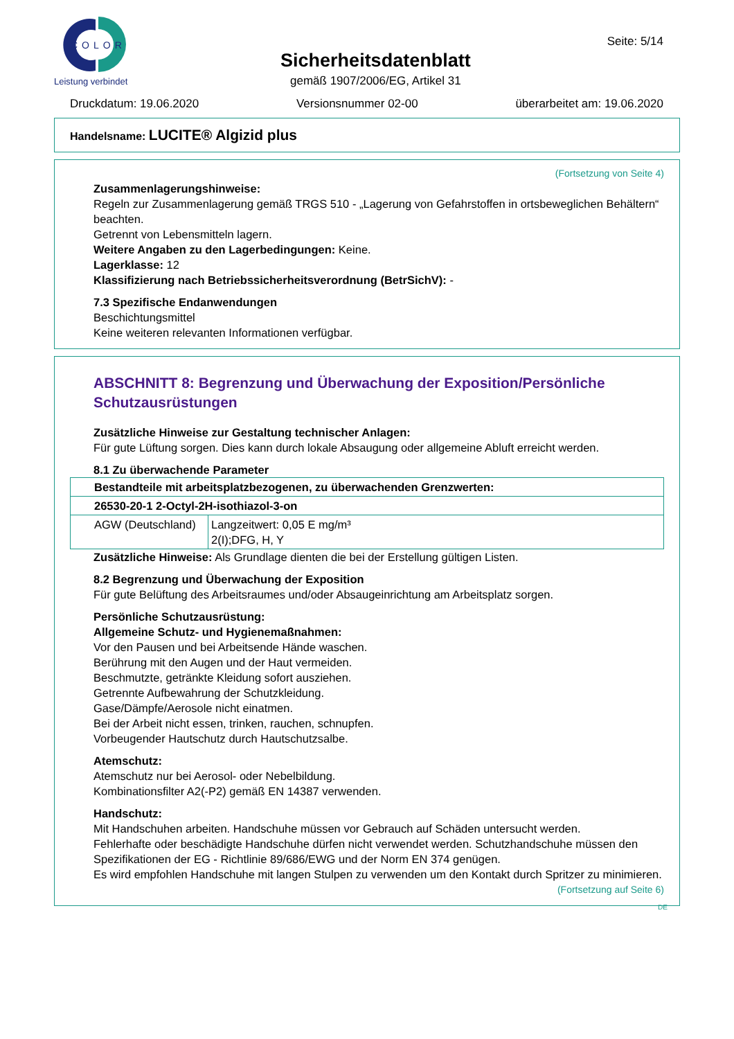COLOR
Leistung verbindet
Sicherheitsdatenblatt
gemäß 1907/2006/EG, Artikel 31
Seite: 5/14
Druckdatum: 19.06.2020 Versionsnummer 02-00 überarbeitet am: 19.06.2020
Handelsname: LUCITE® Algizid plus
(Fortsetzung von Seite 4)
Zusammenlagerungshinweise:
Regeln zur Zusammenlagerung gemäß TRGS 510 - „Lagerung von Gefahrstoffen in ortsbeweglichen Behältern“ beachten.
Getrennt von Lebensmitteln lagern.
Weitere Angaben zu den Lagerbedingungen: Keine.
Lagerklasse: 12
Klassifizierung nach Betriebssicherheitsverordnung (BetrSichV): -
7.3 Spezifische Endanwendungen
Beschichtungsmittel
Keine weiteren relevanten Informationen verfügbar.
ABSCHNITT 8: Begrenzung und Überwachung der Exposition/Persönliche Schutzausrüstungen
Zusätzliche Hinweise zur Gestaltung technischer Anlagen:
Für gute Lüftung sorgen. Dies kann durch lokale Absaugung oder allgemeine Abluft erreicht werden.
8.1 Zu überwachende Parameter
| Bestandteile mit arbeitsplatzbezogenen, zu überwachenden Grenzwerten: | |
| 26530-20-1 2-Octyl-2H-isothiazol-3-on | |
| AGW (Deutschland) | Langzeitwert: 0,05 E mg/m³ 2(I);DFG, H, Y |
Zusätzliche Hinweise: Als Grundlage dienten die bei der Erstellung gültigen Listen.
8.2 Begrenzung und Überwachung der Exposition
Für gute Belüftung des Arbeitsraumes und/oder Absaugeinrichtung am Arbeitsplatz sorgen.
Persönliche Schutzausrüstung:
Allgemeine Schutz- und Hygienemaßnahmen:
Vor den Pausen und bei Arbeitsende Hände waschen.
Berührung mit den Augen und der Haut vermeiden.
Beschmutzte, getränkte Kleidung sofort ausziehen.
Getrennte Aufbewahrung der Schutzkleidung.
Gase/Dämpfe/Aerosole nicht einatmen.
Bei der Arbeit nicht essen, trinken, rauchen, schnupfen.
Vorbeugender Hautschutz durch Hautschutzsalbe.
Atemschutz:
Atemschutz nur bei Aerosol- oder Nebelbildung.
Kombinationsfilter A2(-P2) gemäß EN 14387 verwenden.
Handschutz:
Mit Handschuhen arbeiten. Handschuhe müssen vor Gebrauch auf Schäden untersucht werden.
Fehlerhafte oder beschädigte Handschuhe dürfen nicht verwendet werden. Schutzhandschuhe müssen den Spezifikationen der EG - Richtlinie 89/686/EWG und der Norm EN 374 genügen.
Es wird empfohlen Handschuhe mit langen Stulpen zu verwenden um den Kontakt durch Spritzer zu minimieren.
(Fortsetzung auf Seite 6)
DE